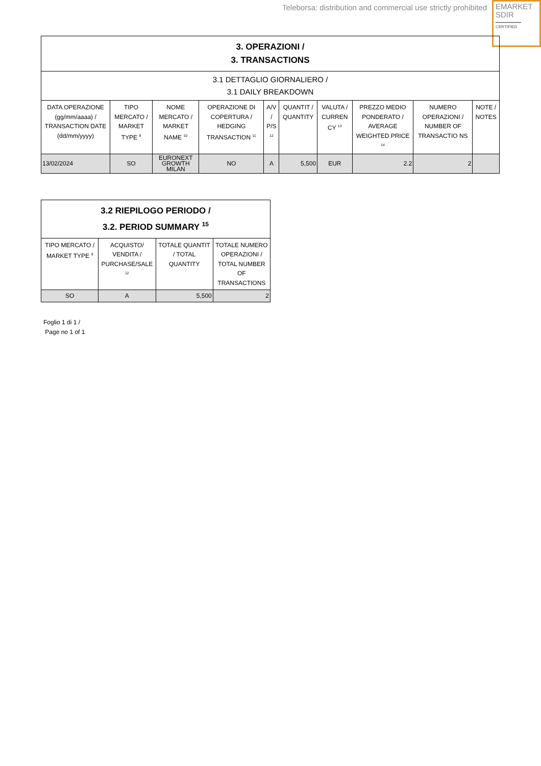Teleborsa: distribution and commercial use strictly prohibited
EMARKET
SDIR
CERTIFIED
| 3. OPERAZIONI / 3. TRANSACTIONS | | | | | | | | | |
| --- | --- | --- | --- | --- | --- | --- | --- | --- | --- |
| 3.1 DETTAGLIO GIORNALIERO / 3.1 DAILY BREAKDOWN | | | | | | | | | |
| DATA OPERAZIONE (gg/mm/aaaa) / TRANSACTION DATE (dd/mm/yyyy) | TIPO MERCATO / MARKET TYPE <sup>9</sup> | NOME MERCATO / MARKET NAME <sup>10</sup> | OPERAZIONE DI COPERTURA / HEDGING TRANSACTION <sup>11</sup> | A/V / P/S <sup>12</sup> | QUANTIT / QUANTITY | VALUTA / CURREN CY <sup>13</sup> | PREZZO MEDIO PONDERATO / AVERAGE WEIGHTED PRICE <sup>14</sup> | NUMERO OPERAZIONI / NUMBER OF TRANSACTIO NS | NOTE / NOTES |
| 13/02/2024 | SO | EURONEXT GROWTH MILAN | NO | A | 5,500 | EUR | 2.2 | 2 | |
| 3.2 RIEPILOGO PERIODO / 3.2. PERIOD SUMMARY <sup>15</sup> | | | |
| --- | --- | --- | --- |
| TIPO MERCATO / MARKET TYPE <sup>9</sup> | ACQUISTO/ VENDITA / PURCHASE/SALE <sup>12</sup> | TOTALE QUANTIT / TOTAL QUANTITY | TOTALE NUMERO OPERAZIONI / TOTAL NUMBER OF TRANSACTIONS |
| SO | A | 5,500 | 2 |
Foglio 1 di 1 /
Page no 1 of 1